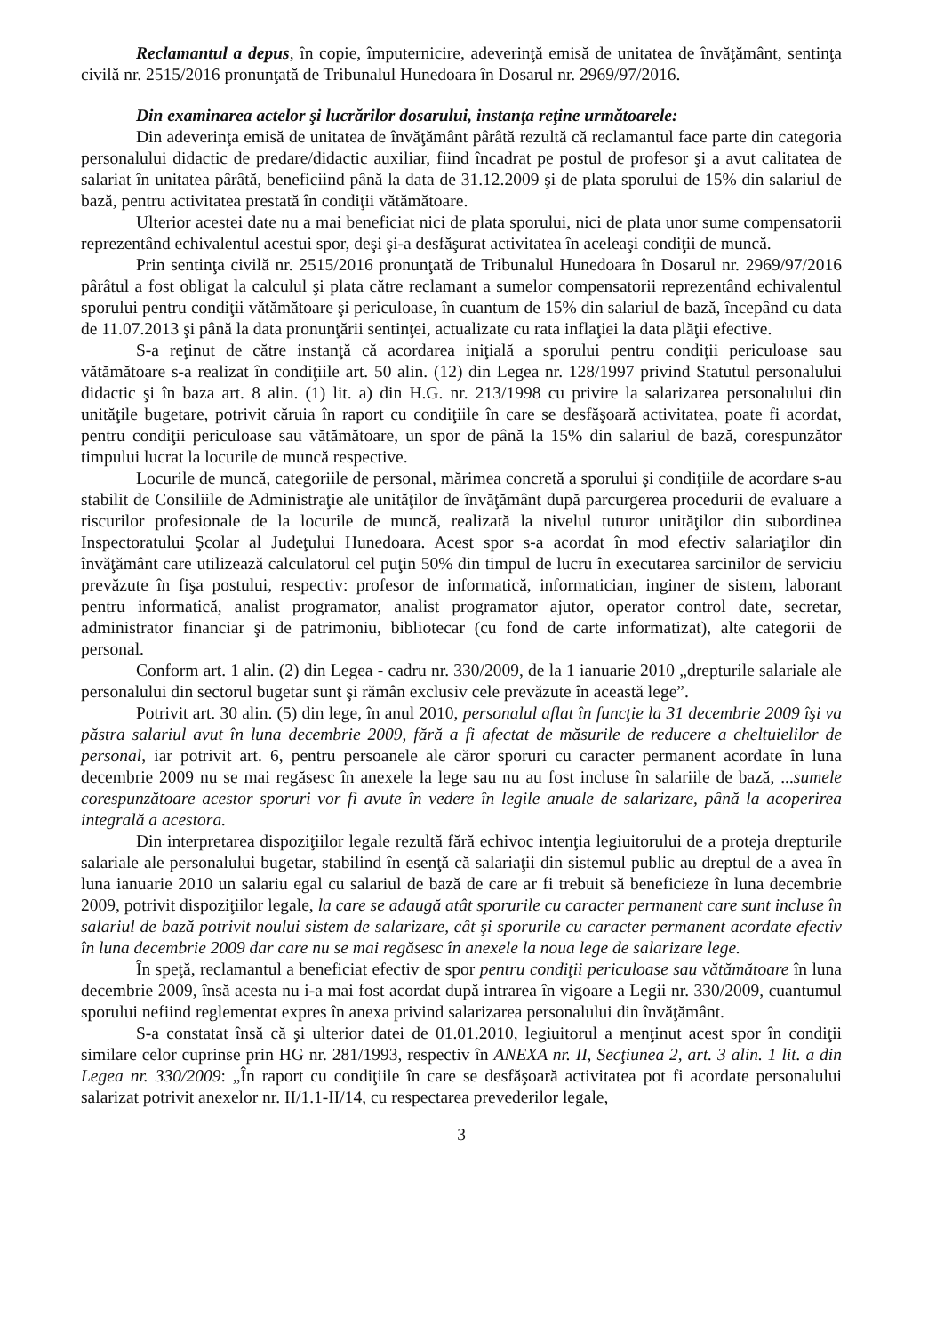Reclamantul a depus, în copie, împuternicire, adeverinţă emisă de unitatea de învăţământ, sentinţa civilă nr. 2515/2016 pronunţată de Tribunalul Hunedoara în Dosarul nr. 2969/97/2016.
Din examinarea actelor şi lucrărilor dosarului, instanţa reţine următoarele:
Din adeverinţa emisă de unitatea de învăţământ pârâtă rezultă că reclamantul face parte din categoria personalului didactic de predare/didactic auxiliar, fiind încadrat pe postul de profesor şi a avut calitatea de salariat în unitatea pârâtă, beneficiind până la data de 31.12.2009 şi de plata sporului de 15% din salariul de bază, pentru activitatea prestată în condiţii vătămătoare.
Ulterior acestei date nu a mai beneficiat nici de plata sporului, nici de plata unor sume compensatorii reprezentând echivalentul acestui spor, deşi şi-a desfăşurat activitatea în aceleaşi condiţii de muncă.
Prin sentinţa civilă nr. 2515/2016 pronunţată de Tribunalul Hunedoara în Dosarul nr. 2969/97/2016 pârâtul a fost obligat la calculul şi plata către reclamant a sumelor compensatorii reprezentând echivalentul sporului pentru condiţii vătămătoare şi periculoase, în cuantum de 15% din salariul de bază, începând cu data de 11.07.2013 şi până la data pronunţării sentinţei, actualizate cu rata inflaţiei la data plăţii efective.
S-a reţinut de către instanţă că acordarea iniţială a sporului pentru condiţii periculoase sau vătămătoare s-a realizat în condiţiile art. 50 alin. (12) din Legea nr. 128/1997 privind Statutul personalului didactic şi în baza art. 8 alin. (1) lit. a) din H.G. nr. 213/1998 cu privire la salarizarea personalului din unităţile bugetare, potrivit căruia în raport cu condiţiile în care se desfăşoară activitatea, poate fi acordat, pentru condiţii periculoase sau vătămătoare, un spor de până la 15% din salariul de bază, corespunzător timpului lucrat la locurile de muncă respective.
Locurile de muncă, categoriile de personal, mărimea concretă a sporului şi condiţiile de acordare s-au stabilit de Consiliile de Administraţie ale unităţilor de învăţământ după parcurgerea procedurii de evaluare a riscurilor profesionale de la locurile de muncă, realizată la nivelul tuturor unităţilor din subordinea Inspectoratului Şcolar al Judeţului Hunedoara. Acest spor s-a acordat în mod efectiv salariaţilor din învăţământ care utilizează calculatorul cel puţin 50% din timpul de lucru în executarea sarcinilor de serviciu prevăzute în fişa postului, respectiv: profesor de informatică, informatician, inginer de sistem, laborant pentru informatică, analist programator, analist programator ajutor, operator control date, secretar, administrator financiar şi de patrimoniu, bibliotecar (cu fond de carte informatizat), alte categorii de personal.
Conform art. 1 alin. (2) din Legea - cadru nr. 330/2009, de la 1 ianuarie 2010 „drepturile salariale ale personalului din sectorul bugetar sunt şi rămân exclusiv cele prevăzute în această lege”.
Potrivit art. 30 alin. (5) din lege, în anul 2010, personalul aflat în funcţie la 31 decembrie 2009 îşi va păstra salariul avut în luna decembrie 2009, fără a fi afectat de măsurile de reducere a cheltuielilor de personal, iar potrivit art. 6, pentru persoanele ale căror sporuri cu caracter permanent acordate în luna decembrie 2009 nu se mai regăsesc în anexele la lege sau nu au fost incluse în salariile de bază, ...sumele corespunzătoare acestor sporuri vor fi avute în vedere în legile anuale de salarizare, până la acoperirea integrală a acestora.
Din interpretarea dispoziţiilor legale rezultă fără echivoc intenţia legiuitorului de a proteja drepturile salariale ale personalului bugetar, stabilind în esenţă că salariaţii din sistemul public au dreptul de a avea în luna ianuarie 2010 un salariu egal cu salariul de bază de care ar fi trebuit să beneficieze în luna decembrie 2009, potrivit dispoziţiilor legale, la care se adaugă atât sporurile cu caracter permanent care sunt incluse în salariul de bază potrivit noului sistem de salarizare, cât şi sporurile cu caracter permanent acordate efectiv în luna decembrie 2009 dar care nu se mai regăsesc în anexele la noua lege de salarizare lege.
În speţă, reclamantul a beneficiat efectiv de spor pentru condiţii periculoase sau vătămătoare în luna decembrie 2009, însă acesta nu i-a mai fost acordat după intrarea în vigoare a Legii nr. 330/2009, cuantumul sporului nefiind reglementat expres în anexa privind salarizarea personalului din învăţământ.
S-a constatat însă că şi ulterior datei de 01.01.2010, legiuitorul a menţinut acest spor în condiţii similare celor cuprinse prin HG nr. 281/1993, respectiv în ANEXA nr. II, Secţiunea 2, art. 3 alin. 1 lit. a din Legea nr. 330/2009: „În raport cu condiţiile în care se desfăşoară activitatea pot fi acordate personalului salarizat potrivit anexelor nr. II/1.1-II/14, cu respectarea prevederilor legale,
3